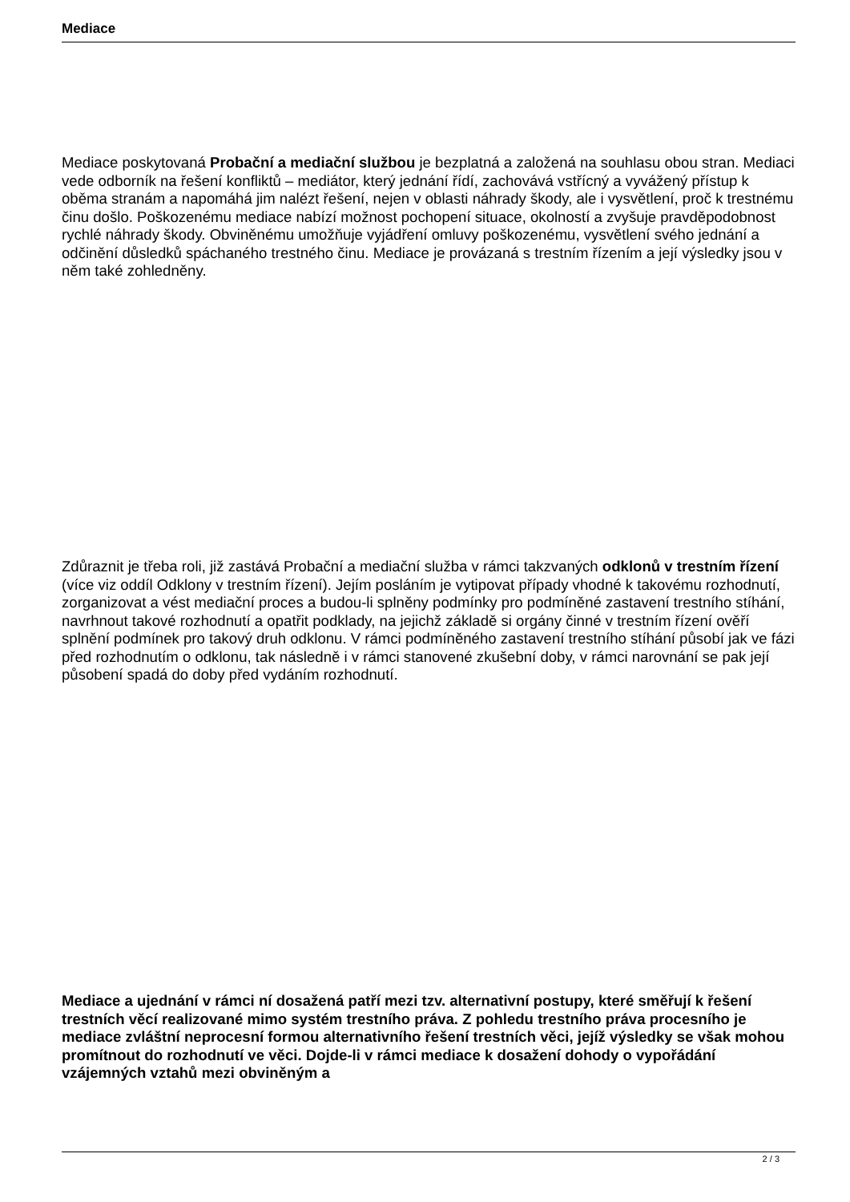Mediace
Mediace poskytovaná Probační a mediační službou je bezplatná a založená na souhlasu obou stran. Mediaci vede odborník na řešení konfliktů – mediátor, který jednání řídí, zachovává vstřícný a vyvážený přístup k oběma stranám a napomáhá jim nalézt řešení, nejen v oblasti náhrady škody, ale i vysvětlení, proč k trestnému činu došlo. Poškozenému mediace nabízí možnost pochopení situace, okolností a zvyšuje pravděpodobnost rychlé náhrady škody. Obviněnému umožňuje vyjádření omluvy poškozenému, vysvětlení svého jednání a odčinění důsledků spáchaného trestného činu. Mediace je provázaná s trestním řízením a její výsledky jsou v něm také zohledněny.
Zdůraznit je třeba roli, již zastává Probační a mediační služba v rámci takzvaných odklonů v trestním řízení
(více viz oddíl Odklony v trestním řízení). Jejím posláním je vytipovat případy vhodné k takovému rozhodnutí, zorganizovat a vést mediační proces a budou-li splněny podmínky pro podmíněné zastavení trestního stíhání, navrhnout takové rozhodnutí a opatřit podklady, na jejichž základě si orgány činné v trestním řízení ověří splnění podmínek pro takový druh odklonu. V rámci podmíněného zastavení trestního stíhání působí jak ve fázi před rozhodnutím o odklonu, tak následně i v rámci stanovené zkušební doby, v rámci narovnání se pak její působení spadá do doby před vydáním rozhodnutí.
Mediace a ujednání v rámci ní dosažená patří mezi tzv. alternativní postupy, které směřují k řešení trestních věcí realizované mimo systém trestního práva. Z pohledu trestního práva procesního je mediace zvláštní neprocesní formou alternativního řešení trestních věci, jejíž výsledky se však mohou promítnout do rozhodnutí ve věci. Dojde-li v rámci mediace k dosažení dohody o vypořádání vzájemných vztahů mezi obviněným a
2 / 3